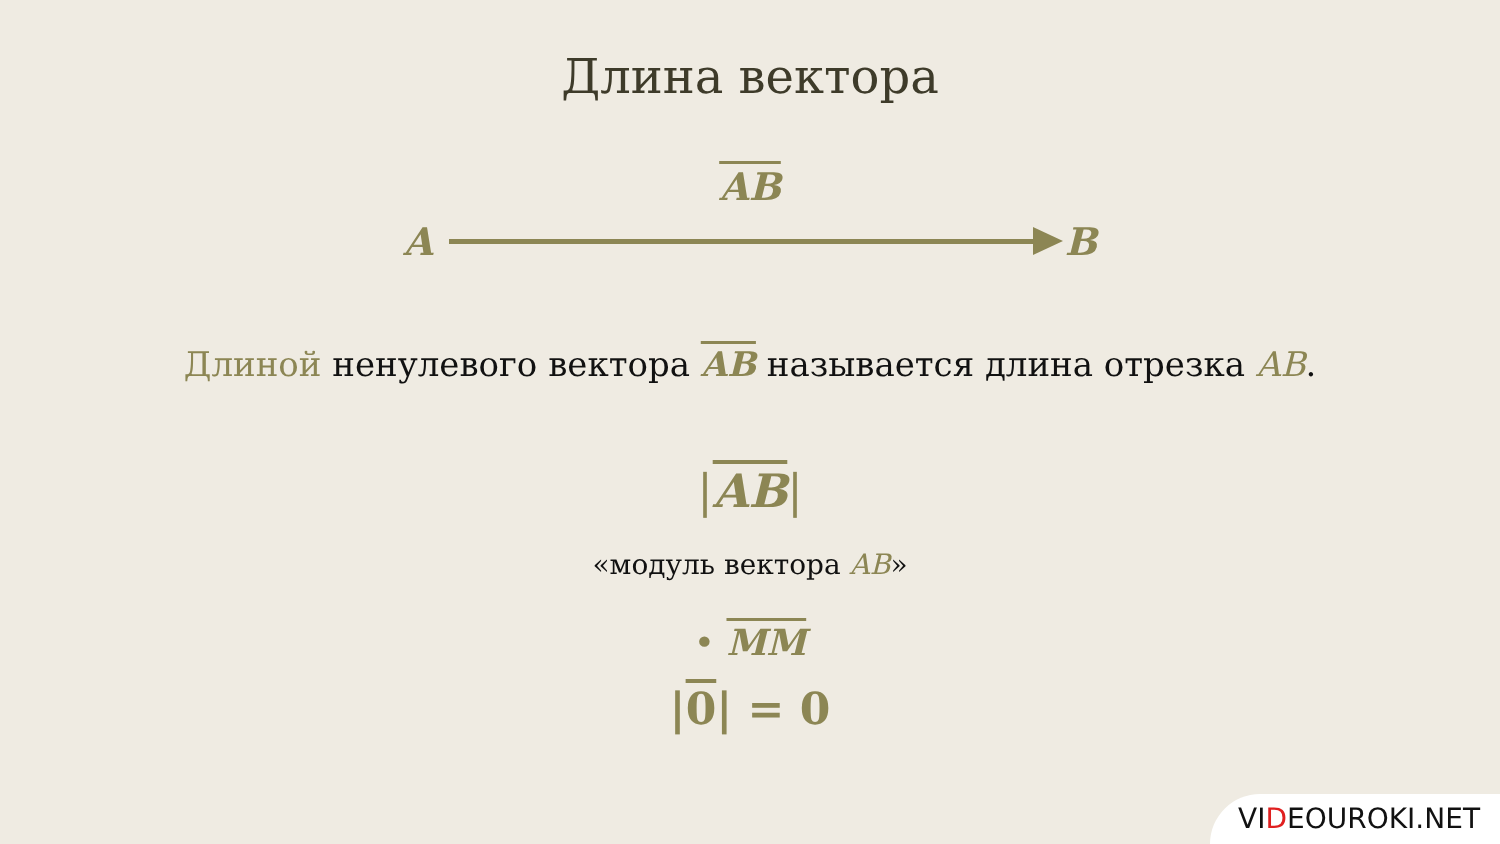Длина вектора
AB
A B
Длиной ненулевого вектора AB называется длина отрезка AB.
|AB|
«модуль вектора AB»
• MM
|0| = 0
VIDEOUROKI.NET